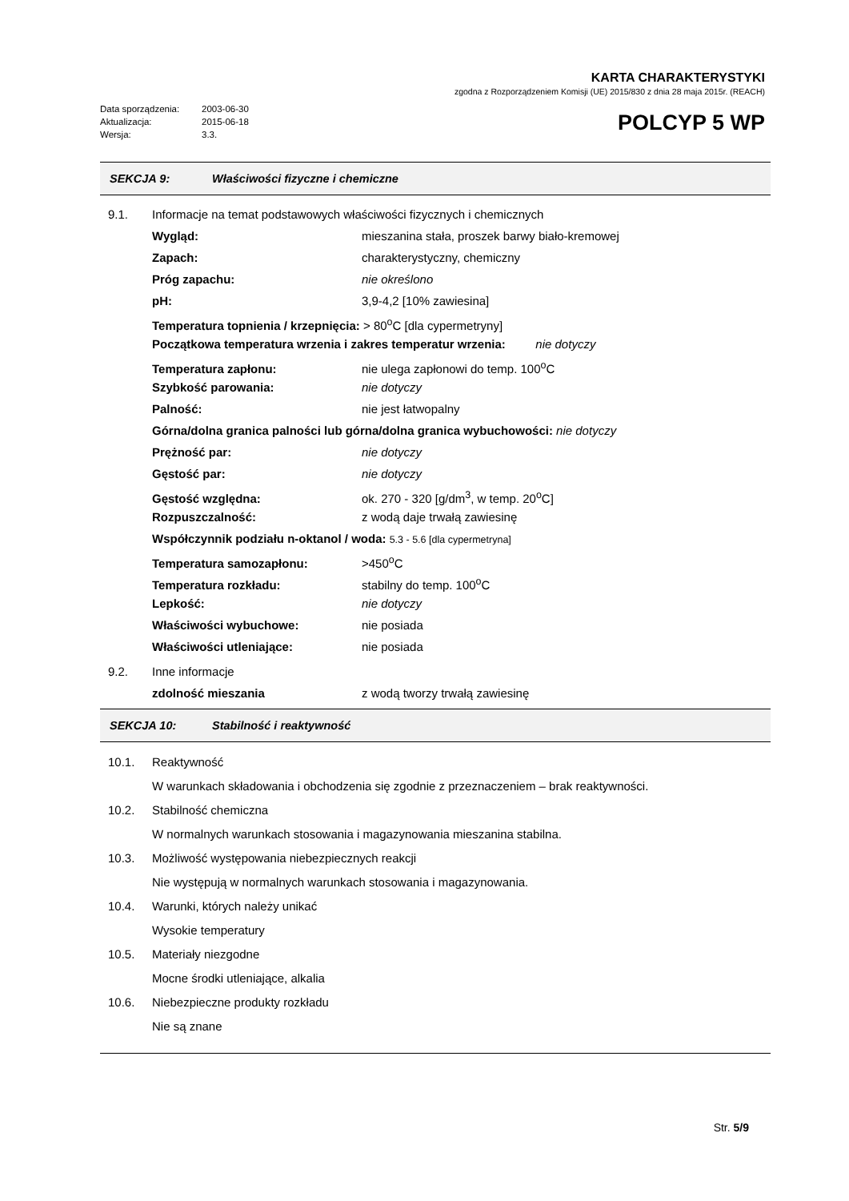KARTA CHARAKTERYSTYKI
zgodna z Rozporządzeniem Komisji (UE) 2015/830 z dnia 28 maja 2015r. (REACH)
Data sporządzenia: 2003-06-30
Aktualizacja: 2015-06-18
Wersja: 3.3.
POLCYP 5 WP
SEKCJA 9: Właściwości fizyczne i chemiczne
9.1.
Informacje na temat podstawowych właściwości fizycznych i chemicznych
Wygląd: mieszanina stała, proszek barwy biało-kremowej
Zapach: charakterystyczny, chemiczny
Próg zapachu: nie określono
pH: 3,9-4,2 [10% zawiesina]
Temperatura topnienia / krzepnięcia: > 80<sup>o</sup>C [dla cypermetryny]
Początkowa temperatura wrzenia i zakres temperatur wrzenia: nie dotyczy
Temperatura zapłonu: nie ulega zapłonowi do temp. 100<sup>o</sup>C
Szybkość parowania: nie dotyczy
Palność: nie jest łatwopalny
Górna/dolna granica palności lub górna/dolna granica wybuchowości: nie dotyczy
Prężność par: nie dotyczy
Gęstość par: nie dotyczy
Gęstość względna: ok. 270 - 320 [g/dm<sup>3</sup>, w temp. 20<sup>o</sup>C]
Rozpuszczalność: z wodą daje trwałą zawiesinę
Współczynnik podziału n-oktanol / woda: 5.3 - 5.6 [dla cypermetryna]
Temperatura samozapłonu: >450<sup>o</sup>C
Temperatura rozkładu: stabilny do temp. 100<sup>o</sup>C
Lepkość: nie dotyczy
Właściwości wybuchowe: nie posiada
Właściwości utleniające: nie posiada
9.2. Inne informacje
zdolność mieszania z wodą tworzy trwałą zawiesinę
SEKCJA 10: Stabilność i reaktywność
10.1. Reaktywność
W warunkach składowania i obchodzenia się zgodnie z przeznaczeniem – brak reaktywności.
10.2. Stabilność chemiczna
W normalnych warunkach stosowania i magazynowania mieszanina stabilna.
10.3. Możliwość występowania niebezpiecznych reakcji
Nie występują w normalnych warunkach stosowania i magazynowania.
10.4. Warunki, których należy unikać
Wysokie temperatury
10.5. Materiały niezgodne
Mocne środki utleniające, alkalia
10.6. Niebezpieczne produkty rozkładu
Nie są znane
Str. 5/9